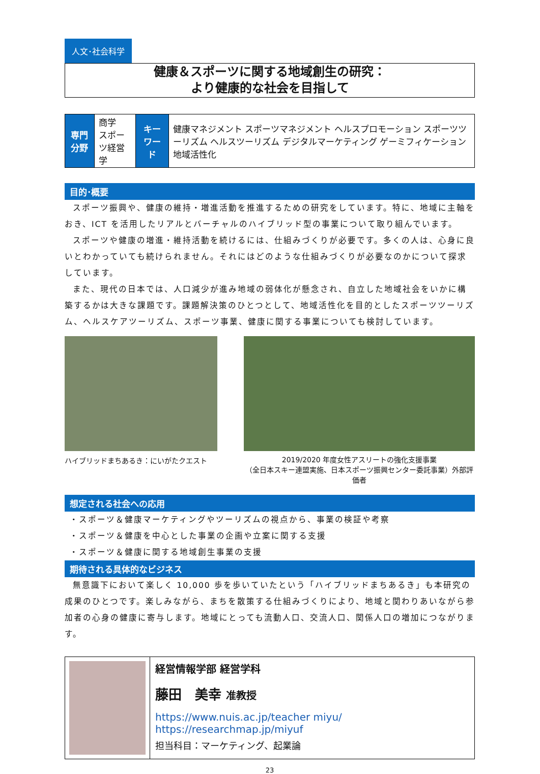人文･社会科学
健康＆スポーツに関する地域創生の研究：
より健康的な社会を目指して
| 専門分野 | 商学 スポーツ経営学 | キーワード | 健康マネジメント スポーツマネジメント ヘルスプロモーション スポーツツーリズム ヘルスツーリズム デジタルマーケティング ゲーミフィケーション 地域活性化 |
目的･概要
スポーツ振興や、健康の維持・増進活動を推進するための研究をしています。特に、地域に主軸をおき、ICT を活用したリアルとバーチャルのハイブリッド型の事業について取り組んでいます。
スポーツや健康の増進・維持活動を続けるには、仕組みづくりが必要です。多くの人は、心身に良いとわかっていても続けられません。それにはどのような仕組みづくりが必要なのかについて探求しています。
また、現代の日本では、人口減少が進み地域の弱体化が懸念され、自立した地域社会をいかに構築するかは大きな課題です。課題解決策のひとつとして、地域活性化を目的としたスポーツツーリズム、ヘルスケアツーリズム、スポーツ事業、健康に関する事業についても検討しています。
ハイブリッドまちあるき：にいがたクエスト 2019/2020 年度女性アスリートの強化支援事業
（全日本スキー連盟実施、日本スポーツ振興センター委託事業）外部評価者
想定される社会への応用
・スポーツ＆健康マーケティングやツーリズムの視点から、事業の検証や考察
・スポーツ＆健康を中心とした事業の企画や立案に関する支援
・スポーツ＆健康に関する地域創生事業の支援
期待される具体的なビジネス
無意識下において楽しく 10,000 歩を歩いていたという「ハイブリッドまちあるき」も本研究の成果のひとつです。楽しみながら、まちを散策する仕組みづくりにより、地域と関わりあいながら参加者の心身の健康に寄与します。地域にとっても流動人口、交流人口、関係人口の増加につながります。
経営情報学部 経営学科
藤田　美幸 准教授
https://www.nuis.ac.jp/teacher miyu/
https://researchmap.jp/miyuf
担当科目：マーケティング、起業論
23